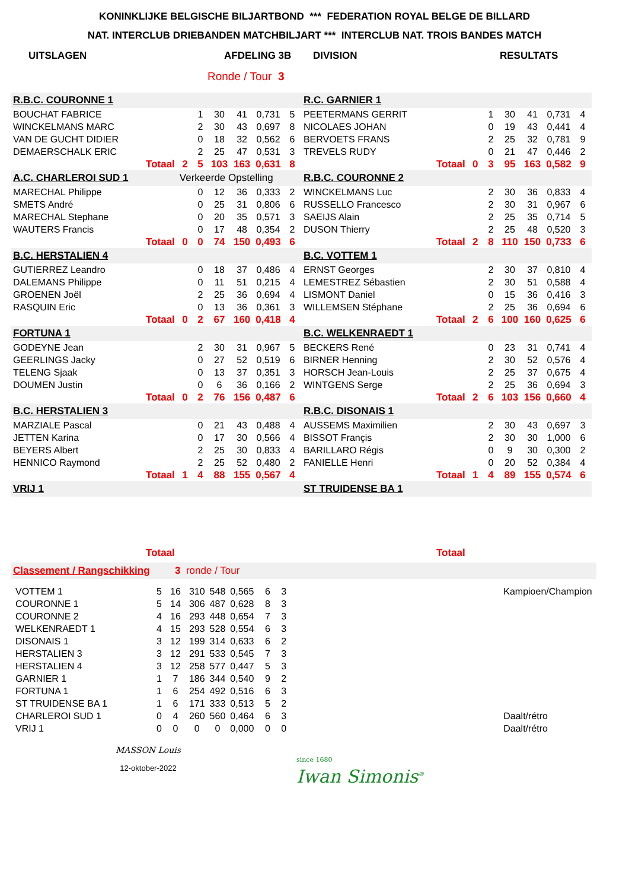KONINKLIJKE BELGISCHE BILJARTBOND *** FEDERATION ROYAL BELGE DE BILLARD
NAT. INTERCLUB DRIEBANDEN MATCHBILJART *** INTERCLUB NAT. TROIS BANDES MATCH
UITSLAGEN AFDELING 3B DIVISION RESULTATS
Ronde / Tour 3
| R.B.C. COURONNE 1 | | | | | | | R.C. GARNIER 1 | | | | | | |
| BOUCHAT FABRICE | | 1 | 30 | 41 | 0,731 | 5 | PEETERMANS GERRIT | | 1 | 30 | 41 | 0,731 | 4 |
| WINCKELMANS MARC | | 2 | 30 | 43 | 0,697 | 8 | NICOLAES JOHAN | | 0 | 19 | 43 | 0,441 | 4 |
| VAN DE GUCHT DIDIER | | 0 | 18 | 32 | 0,562 | 6 | BERVOETS FRANS | | 2 | 25 | 32 | 0,781 | 9 |
| DEMAERSCHALK ERIC | | 2 | 25 | 47 | 0,531 | 3 | TREVELS RUDY | | 0 | 21 | 47 | 0,446 | 2 |
| Totaal | 2 | 5 | 103 | 163 | 0,631 | 8 | Totaal | 0 | 3 | 95 | 163 | 0,582 | 9 |
| A.C. CHARLEROI SUD 1 | Verkeerde Opstelling | | | | | | R.B.C. COURONNE 2 | | | | | | |
| MARECHAL Philippe | | 0 | 12 | 36 | 0,333 | 2 | WINCKELMANS Luc | | 2 | 30 | 36 | 0,833 | 4 |
| SMETS André | | 0 | 25 | 31 | 0,806 | 6 | RUSSELLO Francesco | | 2 | 30 | 31 | 0,967 | 6 |
| MARECHAL Stephane | | 0 | 20 | 35 | 0,571 | 3 | SAEIJS Alain | | 2 | 25 | 35 | 0,714 | 5 |
| WAUTERS Francis | | 0 | 17 | 48 | 0,354 | 2 | DUSON Thierry | | 2 | 25 | 48 | 0,520 | 3 |
| Totaal | 0 | 0 | 74 | 150 | 0,493 | 6 | Totaal | 2 | 8 | 110 | 150 | 0,733 | 6 |
| B.C. HERSTALIEN 4 | | | | | | | B.C. VOTTEM 1 | | | | | | |
| GUTIERREZ Leandro | | 0 | 18 | 37 | 0,486 | 4 | ERNST Georges | | 2 | 30 | 37 | 0,810 | 4 |
| DALEMANS Philippe | | 0 | 11 | 51 | 0,215 | 4 | LEMESTREZ Sébastien | | 2 | 30 | 51 | 0,588 | 4 |
| GROENEN Joël | | 2 | 25 | 36 | 0,694 | 4 | LISMONT Daniel | | 0 | 15 | 36 | 0,416 | 3 |
| RASQUIN Eric | | 0 | 13 | 36 | 0,361 | 3 | WILLEMSEN Stéphane | | 2 | 25 | 36 | 0,694 | 6 |
| Totaal | 0 | 2 | 67 | 160 | 0,418 | 4 | Totaal | 2 | 6 | 100 | 160 | 0,625 | 6 |
| FORTUNA 1 | | | | | | | B.C. WELKENRAEDT 1 | | | | | | |
| GODEYNE Jean | | 2 | 30 | 31 | 0,967 | 5 | BECKERS René | | 0 | 23 | 31 | 0,741 | 4 |
| GEERLINGS Jacky | | 0 | 27 | 52 | 0,519 | 6 | BIRNER Henning | | 2 | 30 | 52 | 0,576 | 4 |
| TELENG Sjaak | | 0 | 13 | 37 | 0,351 | 3 | HORSCH Jean-Louis | | 2 | 25 | 37 | 0,675 | 4 |
| DOUMEN Justin | | 0 | 6 | 36 | 0,166 | 2 | WINTGENS Serge | | 2 | 25 | 36 | 0,694 | 3 |
| Totaal | 0 | 2 | 76 | 156 | 0,487 | 6 | Totaal | 2 | 6 | 103 | 156 | 0,660 | 4 |
| B.C. HERSTALIEN 3 | | | | | | | R.B.C. DISONAIS 1 | | | | | | |
| MARZIALE Pascal | | 0 | 21 | 43 | 0,488 | 4 | AUSSEMS Maximilien | | 2 | 30 | 43 | 0,697 | 3 |
| JETTEN Karina | | 0 | 17 | 30 | 0,566 | 4 | BISSOT Françis | | 2 | 30 | 30 | 1,000 | 6 |
| BEYERS Albert | | 2 | 25 | 30 | 0,833 | 4 | BARILLARO Régis | | 0 | 9 | 30 | 0,300 | 2 |
| HENNICO Raymond | | 2 | 25 | 52 | 0,480 | 2 | FANIELLE Henri | | 0 | 20 | 52 | 0,384 | 4 |
| Totaal | 1 | 4 | 88 | 155 | 0,567 | 4 | Totaal | 1 | 4 | 89 | 155 | 0,574 | 6 |
| VRIJ 1 | | | | | | | ST TRUIDENSE BA 1 | | | | | | |
| Totaal | | | | | | | Totaal | | | | | | |
Classement / Rangschikking 3 ronde / Tour
| VOTTEM 1 | 5 | 16 | 310 | 548 | 0,565 | 6 | 3 | | Kampioen/Champion |
| COURONNE 1 | 5 | 14 | 306 | 487 | 0,628 | 8 | 3 | | |
| COURONNE 2 | 4 | 16 | 293 | 448 | 0,654 | 7 | 3 | | |
| WELKENRAEDT 1 | 4 | 15 | 293 | 528 | 0,554 | 6 | 3 | | |
| DISONAIS 1 | 3 | 12 | 199 | 314 | 0,633 | 6 | 2 | | |
| HERSTALIEN 3 | 3 | 12 | 291 | 533 | 0,545 | 7 | 3 | | |
| HERSTALIEN 4 | 3 | 12 | 258 | 577 | 0,447 | 5 | 3 | | |
| GARNIER 1 | 1 | 7 | 186 | 344 | 0,540 | 9 | 2 | | |
| FORTUNA 1 | 1 | 6 | 254 | 492 | 0,516 | 6 | 3 | | |
| ST TRUIDENSE BA 1 | 1 | 6 | 171 | 333 | 0,513 | 5 | 2 | | |
| CHARLEROI SUD 1 | 0 | 4 | 260 | 560 | 0,464 | 6 | 3 | | Daalt/rétro |
| VRIJ 1 | 0 | 0 | 0 | 0 | 0,000 | 0 | 0 | | Daalt/rétro |
MASSON Louis
12-oktober-2022
since 1680
Iwan Simonis<sup>®</sup>